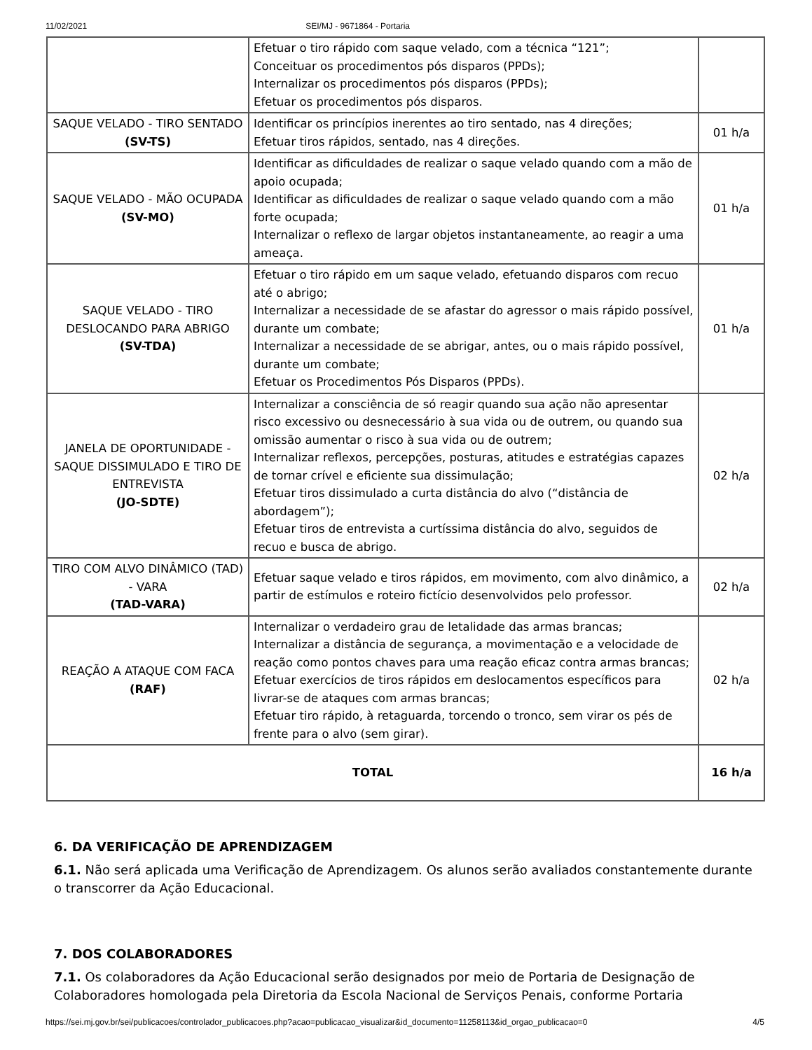11/02/2021 SEI/MJ - 9671864 - Portaria
| | Efetuar o tiro rápido com saque velado, com a técnica “121”; Conceituar os procedimentos pós disparos (PPDs); Internalizar os procedimentos pós disparos (PPDs); Efetuar os procedimentos pós disparos. | |
| SAQUE VELADO - TIRO SENTADO (SV-TS) | Identificar os princípios inerentes ao tiro sentado, nas 4 direções; Efetuar tiros rápidos, sentado, nas 4 direções. | 01 h/a |
| SAQUE VELADO - MÃO OCUPADA (SV-MO) | Identificar as dificuldades de realizar o saque velado quando com a mão de apoio ocupada; Identificar as dificuldades de realizar o saque velado quando com a mão forte ocupada; Internalizar o reflexo de largar objetos instantaneamente, ao reagir a uma ameaça. | 01 h/a |
| SAQUE VELADO - TIRO DESLOCANDO PARA ABRIGO (SV-TDA) | Efetuar o tiro rápido em um saque velado, efetuando disparos com recuo até o abrigo; Internalizar a necessidade de se afastar do agressor o mais rápido possível, durante um combate; Internalizar a necessidade de se abrigar, antes, ou o mais rápido possível, durante um combate; Efetuar os Procedimentos Pós Disparos (PPDs). | 01 h/a |
| JANELA DE OPORTUNIDADE - SAQUE DISSIMULADO E TIRO DE ENTREVISTA (JO-SDTE) | Internalizar a consciência de só reagir quando sua ação não apresentar risco excessivo ou desnecessário à sua vida ou de outrem, ou quando sua omissão aumentar o risco à sua vida ou de outrem; Internalizar reflexos, percepções, posturas, atitudes e estratégias capazes de tornar crível e eficiente sua dissimulação; Efetuar tiros dissimulado a curta distância do alvo (“distância de abordagem”); Efetuar tiros de entrevista a curtíssima distância do alvo, seguidos de recuo e busca de abrigo. | 02 h/a |
| TIRO COM ALVO DINÂMICO (TAD) - VARA (TAD-VARA) | Efetuar saque velado e tiros rápidos, em movimento, com alvo dinâmico, a partir de estímulos e roteiro fictício desenvolvidos pelo professor. | 02 h/a |
| REAÇÃO A ATAQUE COM FACA (RAF) | Internalizar o verdadeiro grau de letalidade das armas brancas; Internalizar a distância de segurança, a movimentação e a velocidade de reação como pontos chaves para uma reação eficaz contra armas brancas; Efetuar exercícios de tiros rápidos em deslocamentos específicos para livrar-se de ataques com armas brancas; Efetuar tiro rápido, à retaguarda, torcendo o tronco, sem virar os pés de frente para o alvo (sem girar). | 02 h/a |
| TOTAL | | 16 h/a |
6. DA VERIFICAÇÃO DE APRENDIZAGEM
6.1. Não será aplicada uma Verificação de Aprendizagem. Os alunos serão avaliados constantemente durante o transcorrer da Ação Educacional.
7. DOS COLABORADORES
7.1. Os colaboradores da Ação Educacional serão designados por meio de Portaria de Designação de Colaboradores homologada pela Diretoria da Escola Nacional de Serviços Penais, conforme Portaria
https://sei.mj.gov.br/sei/publicacoes/controlador_publicacoes.php?acao=publicacao_visualizar&id_documento=11258113&id_orgao_publicacao=0 4/5